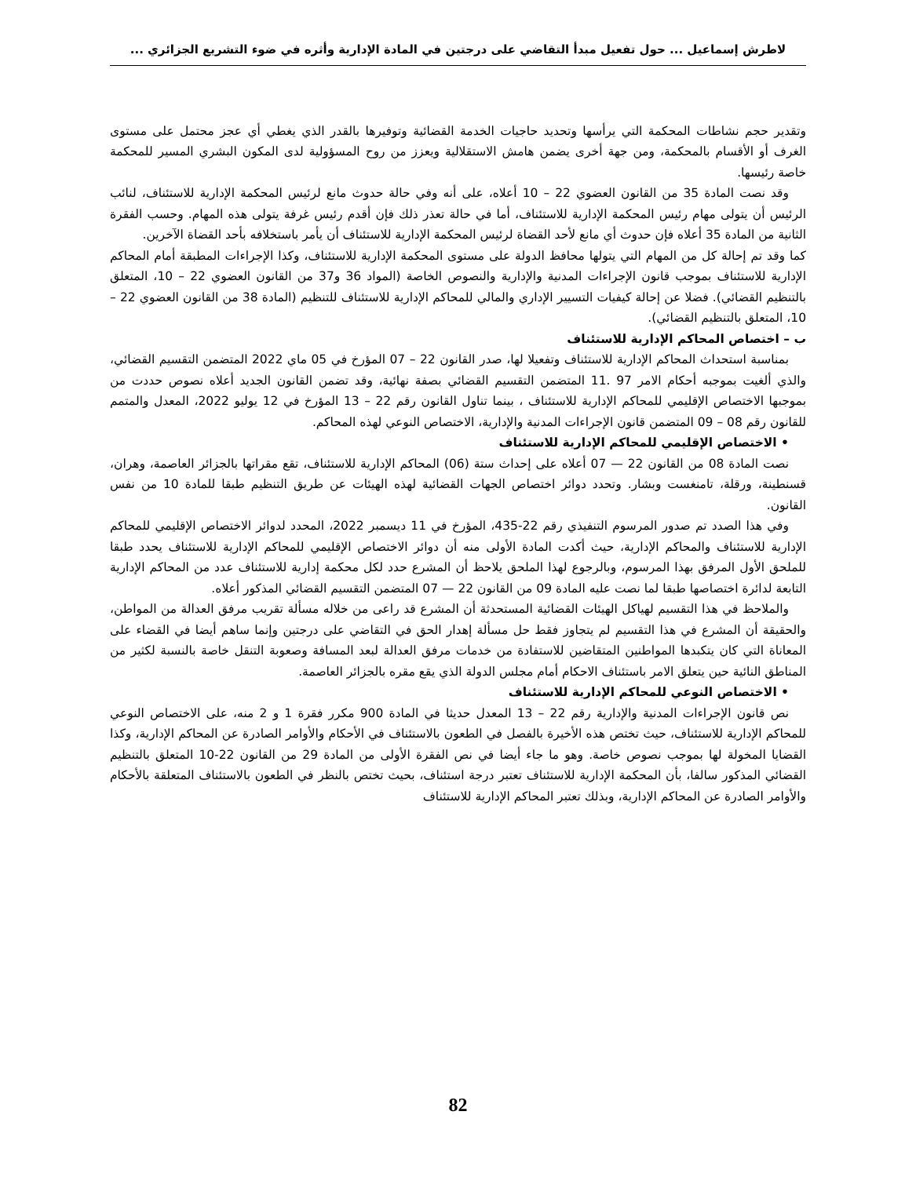لاطرش إسماعيل ... حول تفعيل مبدأ التقاضي على درجتين في المادة الإدارية وأثره في ضوء التشريع الجزائري ...
وتقدير حجم نشاطات المحكمة التي يرأسها وتحديد حاجيات الخدمة القضائية وتوفيرها بالقدر الذي يغطي أي عجز محتمل على مستوى الغرف أو الأقسام بالمحكمة، ومن جهة أخرى يضمن هامش الاستقلالية ويعزز من روح المسؤولية لدى المكون البشري المسير للمحكمة خاصة رئيسها.
وقد نصت المادة 35 من القانون العضوي 22 – 10 أعلاه، على أنه وفي حالة حدوث مانع لرئيس المحكمة الإدارية للاستئناف، لنائب الرئيس أن يتولى مهام رئيس المحكمة الإدارية للاستئناف، أما في حالة تعذر ذلك فإن أقدم رئيس غرفة يتولى هذه المهام. وحسب الفقرة الثانية من المادة 35 أعلاه فإن حدوث أي مانع لأحد القضاة لرئيس المحكمة الإدارية للاستئناف أن يأمر باستخلافه بأحد القضاة الآخرين.
كما وقد تم إحالة كل من المهام التي يتولها محافظ الدولة على مستوى المحكمة الإدارية للاستئناف، وكذا الإجراءات المطبقة أمام المحاكم الإدارية للاستئناف بموجب قانون الإجراءات المدنية والإدارية والنصوص الخاصة (المواد 36 و37 من القانون العضوي 22 – 10، المتعلق بالتنظيم القضائي). فضلا عن إحالة كيفيات التسيير الإداري والمالي للمحاكم الإدارية للاستئناف للتنظيم (المادة 38 من القانون العضوي 22 – 10، المتعلق بالتنظيم القضائي).
ب – اختصاص المحاكم الإدارية للاستئناف
بمناسبة استحداث المحاكم الإدارية للاستئناف وتفعيلا لها، صدر القانون 22 – 07 المؤرخ في 05 ماي 2022 المتضمن التقسيم القضائي، والذي ألغيت بموجبه أحكام الامر 97 .11 المتضمن التقسيم القضائي بصفة نهائية، وقد تضمن القانون الجديد أعلاه نصوص حددت من بموجبها الاختصاص الإقليمي للمحاكم الإدارية للاستئناف ، بينما تناول القانون رقم 22 – 13 المؤرخ في 12 يوليو 2022، المعدل والمتمم للقانون رقم 08 – 09 المتضمن قانون الإجراءات المدنية والإدارية، الاختصاص النوعي لهذه المحاكم.
• الاختصاص الإقليمي للمحاكم الإدارية للاستئناف
نصت المادة 08 من القانون 22 — 07 أعلاه على إحداث ستة (06) المحاكم الإدارية للاستئناف، تقع مقراتها بالجزائر العاصمة، وهران، قسنطينة، ورقلة، تامنغست وبشار. وتحدد دوائر اختصاص الجهات القضائية لهذه الهيئات عن طريق التنظيم طبقا للمادة 10 من نفس القانون.
وفي هذا الصدد تم صدور المرسوم التنفيذي رقم 22-435، المؤرخ في 11 ديسمبر 2022، المحدد لدوائر الاختصاص الإقليمي للمحاكم الإدارية للاستئناف والمحاكم الإدارية، حيث أكدت المادة الأولى منه أن دوائر الاختصاص الإقليمي للمحاكم الإدارية للاستئناف يحدد طبقا للملحق الأول المرفق بهذا المرسوم، وبالرجوع لهذا الملحق يلاحظ أن المشرع حدد لكل محكمة إدارية للاستئناف عدد من المحاكم الإدارية التابعة لدائرة اختصاصها طبقا لما نصت عليه المادة 09 من القانون 22 — 07 المتضمن التقسيم القضائي المذكور أعلاه.
والملاحظ في هذا التقسيم لهياكل الهيئات القضائية المستحدثة أن المشرع قد راعى من خلاله مسألة تقريب مرفق العدالة من المواطن، والحقيقة أن المشرع في هذا التقسيم لم يتجاوز فقط حل مسألة إهدار الحق في التقاضي على درجتين وإنما ساهم أيضا في القضاء على المعاناة التي كان يتكبدها المواطنين المتقاضين للاستفادة من خدمات مرفق العدالة لبعد المسافة وصعوبة التنقل خاصة بالنسبة لكثير من المناطق النائية حين يتعلق الامر باستئناف الاحكام أمام مجلس الدولة الذي يقع مقره بالجزائر العاصمة.
• الاختصاص النوعي للمحاكم الإدارية للاستئناف
نص قانون الإجراءات المدنية والإدارية رقم 22 – 13 المعدل حديثا في المادة 900 مكرر فقرة 1 و 2 منه، على الاختصاص النوعي للمحاكم الإدارية للاستئناف، حيث تختص هذه الأخيرة بالفصل في الطعون بالاستئناف في الأحكام والأوامر الصادرة عن المحاكم الإدارية، وكذا القضايا المخولة لها بموجب نصوص خاصة. وهو ما جاء أيضا في نص الفقرة الأولى من المادة 29 من القانون 22-10 المتعلق بالتنظيم القضائي المذكور سالفا، بأن المحكمة الإدارية للاستئناف تعتبر درجة استئناف، بحيث تختص بالنظر في الطعون بالاستئناف المتعلقة بالأحكام والأوامر الصادرة عن المحاكم الإدارية، وبذلك تعتبر المحاكم الإدارية للاستئناف
82